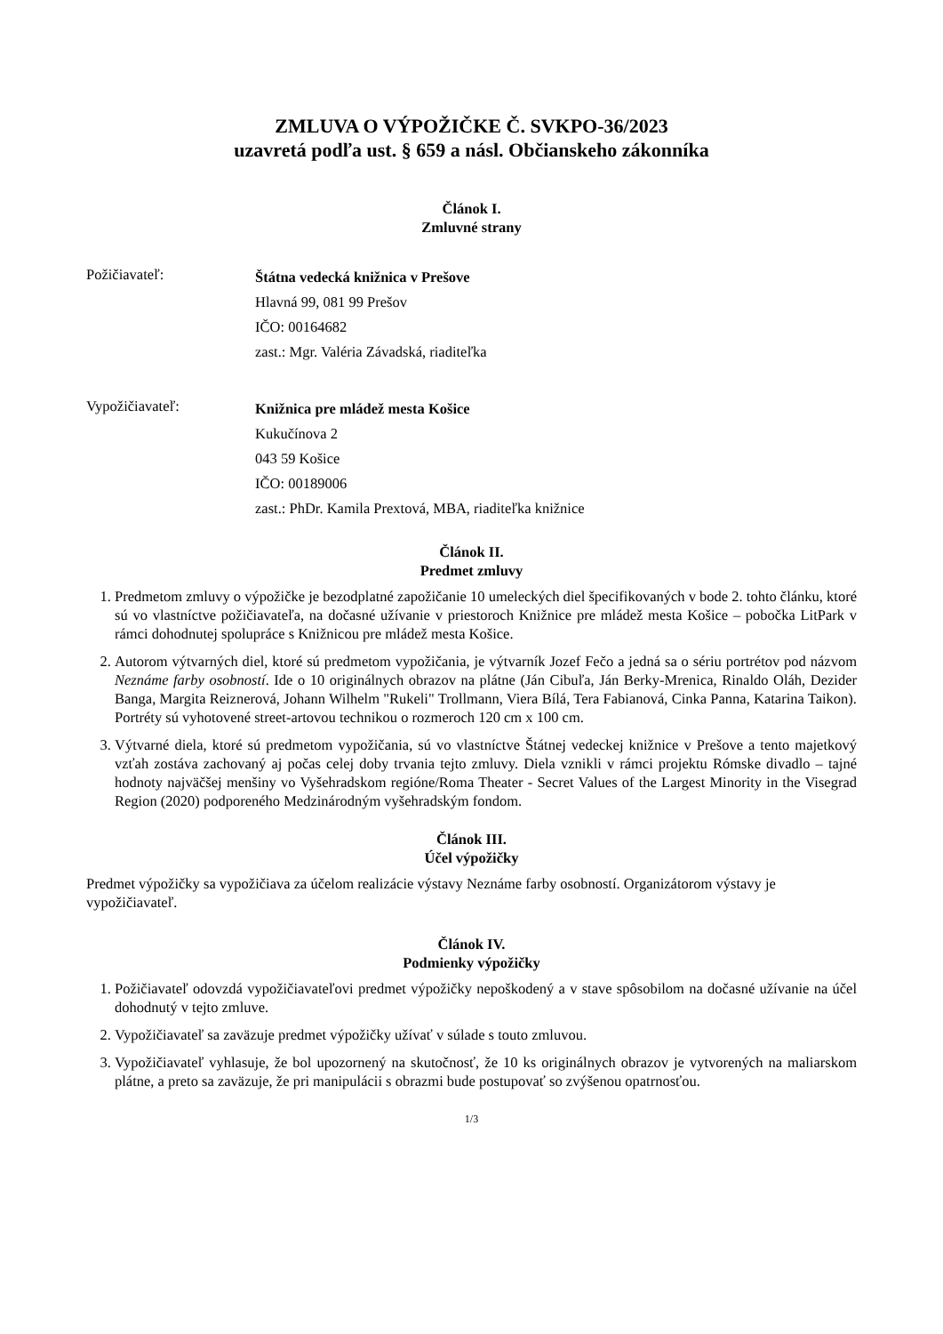ZMLUVA O VÝPOŽIČKE Č. SVKPO-36/2023
uzavretá podľa ust. § 659 a násl. Občianskeho zákonníka
Článok I.
Zmluvné strany
Požičiavateľ:
Štátna vedecká knižnica v Prešove
Hlavná 99, 081 99 Prešov
IČO: 00164682
zast.: Mgr. Valéria Závadská, riaditeľka
Vypožičiavateľ:
Knižnica pre mládež mesta Košice
Kukučínova 2
043 59 Košice
IČO: 00189006
zast.: PhDr. Kamila Prextová, MBA, riaditeľka knižnice
Článok II.
Predmet zmluvy
1. Predmetom zmluvy o výpožičke je bezodplatné zapožičanie 10 umeleckých diel špecifikovaných v bode 2. tohto článku, ktoré sú vo vlastníctve požičiavateľa, na dočasné užívanie v priestoroch Knižnice pre mládež mesta Košice – pobočka LitPark v rámci dohodnutej spolupráce s Knižnicou pre mládež mesta Košice.
2. Autorom výtvarných diel, ktoré sú predmetom vypožičania, je výtvarník Jozef Fečo a jedná sa o sériu portrétov pod názvom Neznáme farby osobností. Ide o 10 originálnych obrazov na plátne (Ján Cibuľa, Ján Berky-Mrenica, Rinaldo Oláh, Dezider Banga, Margita Reiznerová, Johann Wilhelm "Rukeli" Trollmann, Viera Bílá, Tera Fabianová, Cinka Panna, Katarina Taikon). Portréty sú vyhotovené street-artovou technikou o rozmeroch 120 cm x 100 cm.
3. Výtvarné diela, ktoré sú predmetom vypožičania, sú vo vlastníctve Štátnej vedeckej knižnice v Prešove a tento majetkový vzťah zostáva zachovaný aj počas celej doby trvania tejto zmluvy. Diela vznikli v rámci projektu Rómske divadlo – tajné hodnoty najväčšej menšiny vo Vyšehradskom regióne/Roma Theater - Secret Values of the Largest Minority in the Visegrad Region (2020) podporeného Medzinárodným vyšehradským fondom.
Článok III.
Účel výpožičky
Predmet výpožičky sa vypožičiava za účelom realizácie výstavy Neznáme farby osobností. Organizátorom výstavy je vypožičiavateľ.
Článok IV.
Podmienky výpožičky
1. Požičiavateľ odovzdá vypožičiavateľovi predmet výpožičky nepoškodený a v stave spôsobilom na dočasné užívanie na účel dohodnutý v tejto zmluve.
2. Vypožičiavateľ sa zaväzuje predmet výpožičky užívať v súlade s touto zmluvou.
3. Vypožičiavateľ vyhlasuje, že bol upozornený na skutočnosť, že 10 ks originálnych obrazov je vytvorených na maliarskom plátne, a preto sa zaväzuje, že pri manipulácii s obrazmi bude postupovať so zvýšenou opatrnosťou.
1/3